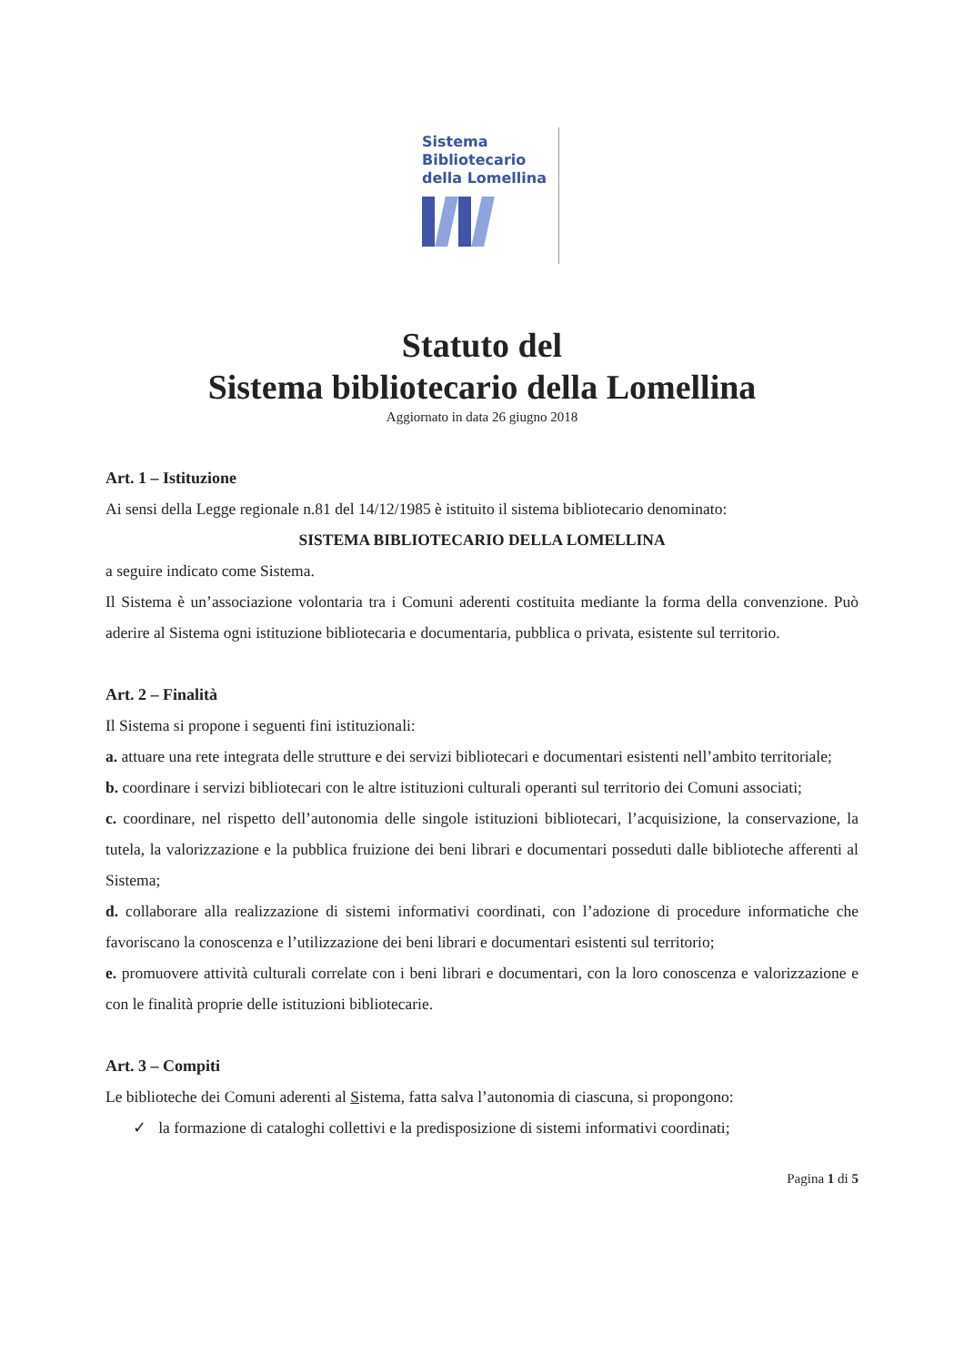Sistema
Bibliotecario
della Lomellina
Statuto del
Sistema bibliotecario della Lomellina
Aggiornato in data 26 giugno 2018
Art. 1 – Istituzione
Ai sensi della Legge regionale n.81 del 14/12/1985 è istituito il sistema bibliotecario denominato:
SISTEMA BIBLIOTECARIO DELLA LOMELLINA
a seguire indicato come Sistema.
Il Sistema è un’associazione volontaria tra i Comuni aderenti costituita mediante la forma della convenzione. Può aderire al Sistema ogni istituzione bibliotecaria e documentaria, pubblica o privata, esistente sul territorio.
Art. 2 – Finalità
Il Sistema si propone i seguenti fini istituzionali:
a. attuare una rete integrata delle strutture e dei servizi bibliotecari e documentari esistenti nell’ambito territoriale;
b. coordinare i servizi bibliotecari con le altre istituzioni culturali operanti sul territorio dei Comuni associati;
c. coordinare, nel rispetto dell’autonomia delle singole istituzioni bibliotecari, l’acquisizione, la conservazione, la tutela, la valorizzazione e la pubblica fruizione dei beni librari e documentari posseduti dalle biblioteche afferenti al Sistema;
d. collaborare alla realizzazione di sistemi informativi coordinati, con l’adozione di procedure informatiche che favoriscano la conoscenza e l’utilizzazione dei beni librari e documentari esistenti sul territorio;
e. promuovere attività culturali correlate con i beni librari e documentari, con la loro conoscenza e valorizzazione e con le finalità proprie delle istituzioni bibliotecarie.
Art. 3 – Compiti
Le biblioteche dei Comuni aderenti al Sistema, fatta salva l’autonomia di ciascuna, si propongono:
✓ la formazione di cataloghi collettivi e la predisposizione di sistemi informativi coordinati;
Pagina 1 di 5